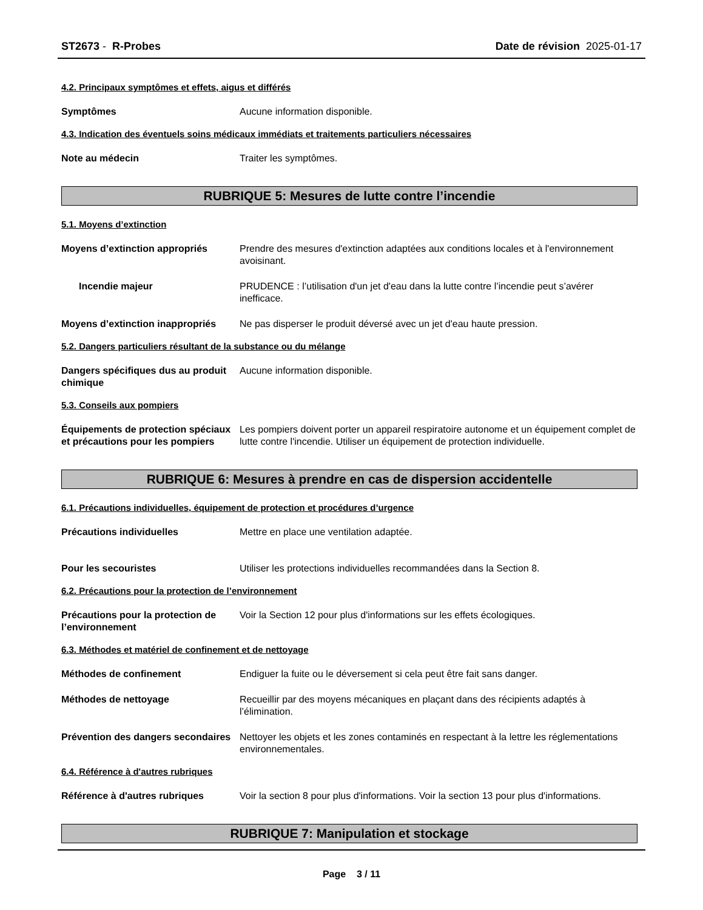ST2673 - R-Probes Date de révision 2025-01-17
4.2. Principaux symptômes et effets, aigus et différés
Symptômes Aucune information disponible.
4.3. Indication des éventuels soins médicaux immédiats et traitements particuliers nécessaires
Note au médecin Traiter les symptômes.
RUBRIQUE 5: Mesures de lutte contre l’incendie
5.1. Moyens d’extinction
Moyens d’extinction appropriés Prendre des mesures d'extinction adaptées aux conditions locales et à l'environnement avoisinant.
Incendie majeur PRUDENCE : l’utilisation d'un jet d'eau dans la lutte contre l’incendie peut s’avérer inefficace.
Moyens d’extinction inappropriés
Ne pas disperser le produit déversé avec un jet d'eau haute pression.
5.2. Dangers particuliers résultant de la substance ou du mélange
Dangers spécifiques dus au produit chimique
Aucune information disponible.
5.3. Conseils aux pompiers
Équipements de protection spéciaux et précautions pour les pompiers
Les pompiers doivent porter un appareil respiratoire autonome et un équipement complet de lutte contre l'incendie. Utiliser un équipement de protection individuelle.
RUBRIQUE 6: Mesures à prendre en cas de dispersion accidentelle
6.1. Précautions individuelles, équipement de protection et procédures d’urgence
Précautions individuelles Mettre en place une ventilation adaptée.
Pour les secouristes Utiliser les protections individuelles recommandées dans la Section 8.
6.2. Précautions pour la protection de l’environnement
Précautions pour la protection de l’environnement
Voir la Section 12 pour plus d'informations sur les effets écologiques.
6.3. Méthodes et matériel de confinement et de nettoyage
Méthodes de confinement Endiguer la fuite ou le déversement si cela peut être fait sans danger.
Méthodes de nettoyage Recueillir par des moyens mécaniques en plaçant dans des récipients adaptés à l’élimination.
Prévention des dangers secondaires
Nettoyer les objets et les zones contaminés en respectant à la lettre les réglementations environnementales.
6.4. Référence à d'autres rubriques
Référence à d'autres rubriques Voir la section 8 pour plus d'informations. Voir la section 13 pour plus d'informations.
RUBRIQUE 7: Manipulation et stockage
Page 3 / 11